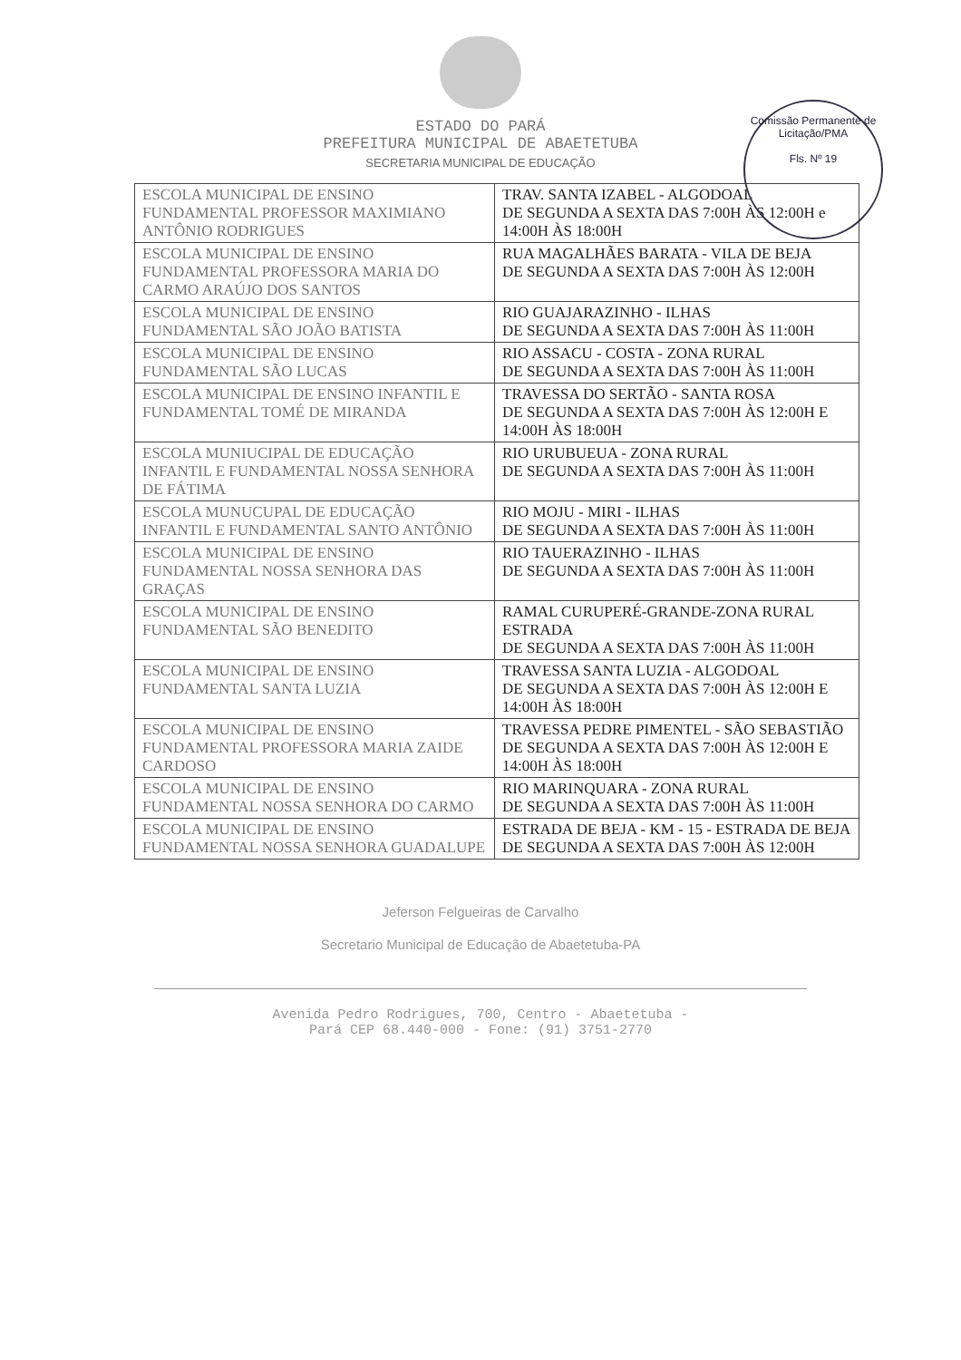Comissão Permanente de Licitação/PMA
Fls. Nº 19
ESTADO DO PARÁ
PREFEITURA MUNICIPAL DE ABAETETUBA
SECRETARIA MUNICIPAL DE EDUCAÇÃO
| ESCOLA MUNICIPAL DE ENSINO FUNDAMENTAL PROFESSOR MAXIMIANO ANTÔNIO RODRIGUES | TRAV. SANTA IZABEL - ALGODOAL DE SEGUNDA A SEXTA DAS 7:00H ÀS 12:00H e 14:00H ÀS 18:00H |
| ESCOLA MUNICIPAL DE ENSINO FUNDAMENTAL PROFESSORA MARIA DO CARMO ARAÚJO DOS SANTOS | RUA MAGALHÃES BARATA - VILA DE BEJA DE SEGUNDA A SEXTA DAS 7:00H ÀS 12:00H |
| ESCOLA MUNICIPAL DE ENSINO FUNDAMENTAL SÃO JOÃO BATISTA | RIO GUAJARAZINHO - ILHAS DE SEGUNDA A SEXTA DAS 7:00H ÀS 11:00H |
| ESCOLA MUNICIPAL DE ENSINO FUNDAMENTAL SÃO LUCAS | RIO ASSACU - COSTA - ZONA RURAL DE SEGUNDA A SEXTA DAS 7:00H ÀS 11:00H |
| ESCOLA MUNICIPAL DE ENSINO INFANTIL E FUNDAMENTAL TOMÉ DE MIRANDA | TRAVESSA DO SERTÃO - SANTA ROSA DE SEGUNDA A SEXTA DAS 7:00H ÀS 12:00H E 14:00H ÀS 18:00H |
| ESCOLA MUNIUCIPAL DE EDUCAÇÃO INFANTIL E FUNDAMENTAL NOSSA SENHORA DE FÁTIMA | RIO URUBUEUA - ZONA RURAL DE SEGUNDA A SEXTA DAS 7:00H ÀS 11:00H |
| ESCOLA MUNUCUPAL DE EDUCAÇÃO INFANTIL E FUNDAMENTAL SANTO ANTÔNIO | RIO MOJU - MIRI - ILHAS DE SEGUNDA A SEXTA DAS 7:00H ÀS 11:00H |
| ESCOLA MUNICIPAL DE ENSINO FUNDAMENTAL NOSSA SENHORA DAS GRAÇAS | RIO TAUERAZINHO - ILHAS DE SEGUNDA A SEXTA DAS 7:00H ÀS 11:00H |
| ESCOLA MUNICIPAL DE ENSINO FUNDAMENTAL SÃO BENEDITO | RAMAL CURUPERÉ-GRANDE-ZONA RURAL ESTRADA DE SEGUNDA A SEXTA DAS 7:00H ÀS 11:00H |
| ESCOLA MUNICIPAL DE ENSINO FUNDAMENTAL SANTA LUZIA | TRAVESSA SANTA LUZIA - ALGODOAL DE SEGUNDA A SEXTA DAS 7:00H ÀS 12:00H E 14:00H ÀS 18:00H |
| ESCOLA MUNICIPAL DE ENSINO FUNDAMENTAL PROFESSORA MARIA ZAIDE CARDOSO | TRAVESSA PEDRE PIMENTEL - SÃO SEBASTIÃO DE SEGUNDA A SEXTA DAS 7:00H ÀS 12:00H E 14:00H ÀS 18:00H |
| ESCOLA MUNICIPAL DE ENSINO FUNDAMENTAL NOSSA SENHORA DO CARMO | RIO MARINQUARA - ZONA RURAL DE SEGUNDA A SEXTA DAS 7:00H ÀS 11:00H |
| ESCOLA MUNICIPAL DE ENSINO FUNDAMENTAL NOSSA SENHORA GUADALUPE | ESTRADA DE BEJA - KM - 15 - ESTRADA DE BEJA DE SEGUNDA A SEXTA DAS 7:00H ÀS 12:00H |
Jeferson Felgueiras de Carvalho
Secretario Municipal de Educação de Abaetetuba-PA
Avenida Pedro Rodrigues, 700, Centro - Abaetetuba -
Pará CEP 68.440-000 - Fone: (91) 3751-2770